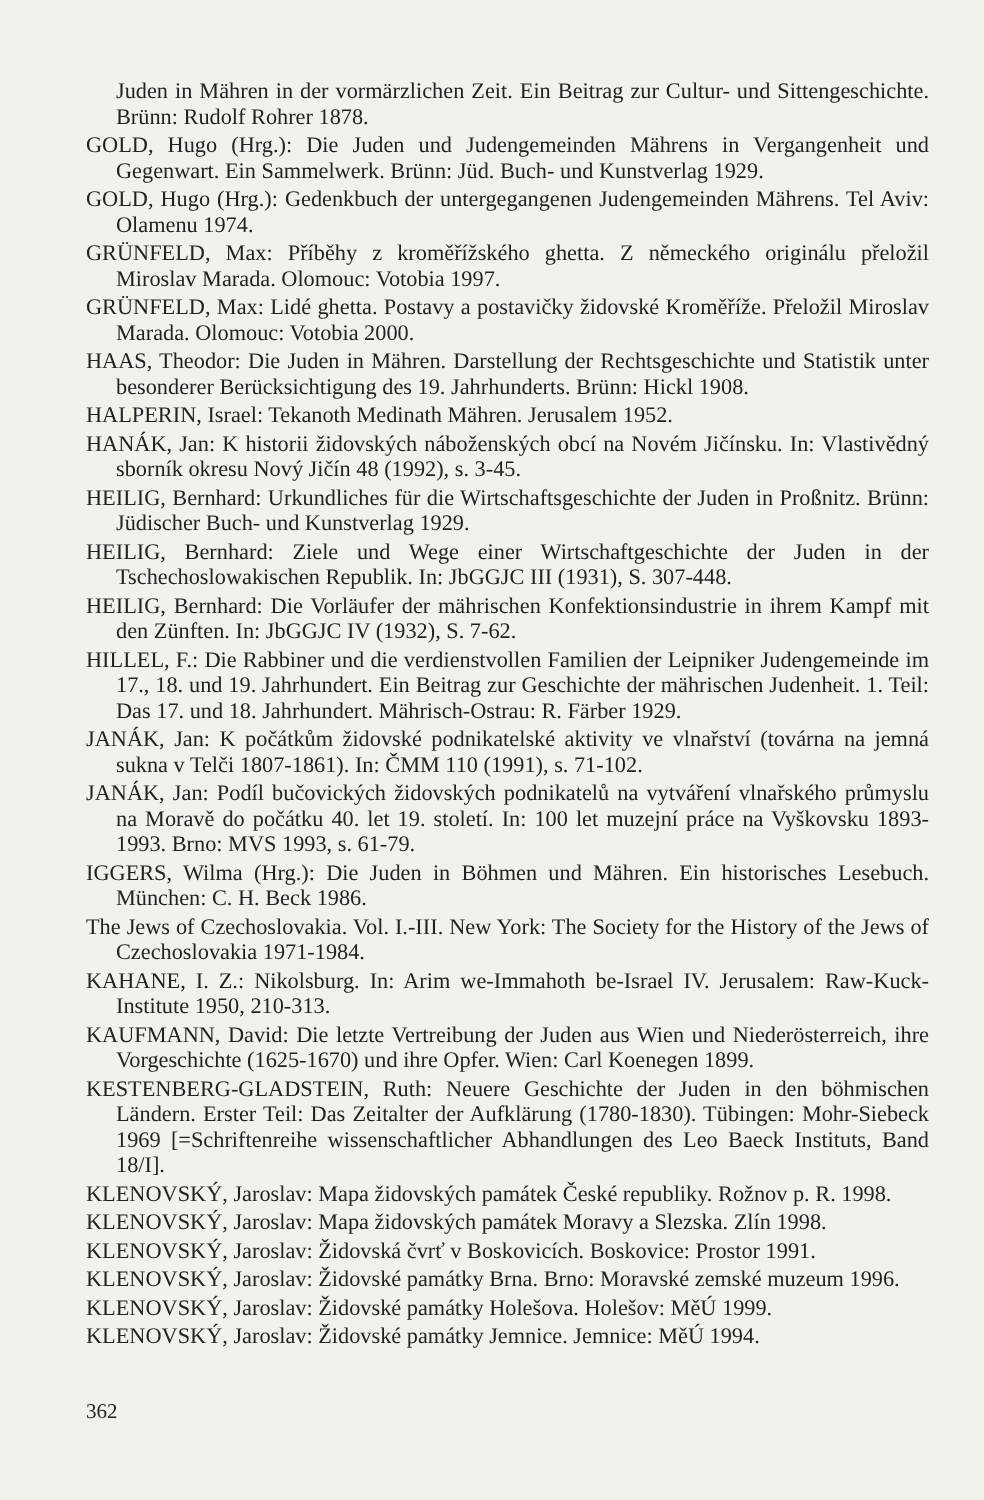Juden in Mähren in der vormärzlichen Zeit. Ein Beitrag zur Cultur- und Sittengeschichte. Brünn: Rudolf Rohrer 1878.
GOLD, Hugo (Hrg.): Die Juden und Judengemeinden Mährens in Vergangenheit und Gegenwart. Ein Sammelwerk. Brünn: Jüd. Buch- und Kunstverlag 1929.
GOLD, Hugo (Hrg.): Gedenkbuch der untergegangenen Judengemeinden Mährens. Tel Aviv: Olamenu 1974.
GRÜNFELD, Max: Příběhy z kroměřížského ghetta. Z německého originálu přeložil Miroslav Marada. Olomouc: Votobia 1997.
GRÜNFELD, Max: Lidé ghetta. Postavy a postavičky židovské Kroměříže. Přeložil Miroslav Marada. Olomouc: Votobia 2000.
HAAS, Theodor: Die Juden in Mähren. Darstellung der Rechtsgeschichte und Statistik unter besonderer Berücksichtigung des 19. Jahrhunderts. Brünn: Hickl 1908.
HALPERIN, Israel: Tekanoth Medinath Mähren. Jerusalem 1952.
HANÁK, Jan: K historii židovských náboženských obcí na Novém Jičínsku. In: Vlastivědný sborník okresu Nový Jičín 48 (1992), s. 3-45.
HEILIG, Bernhard: Urkundliches für die Wirtschaftsgeschichte der Juden in Proßnitz. Brünn: Jüdischer Buch- und Kunstverlag 1929.
HEILIG, Bernhard: Ziele und Wege einer Wirtschaftgeschichte der Juden in der Tschechoslowakischen Republik. In: JbGGJC III (1931), S. 307-448.
HEILIG, Bernhard: Die Vorläufer der mährischen Konfektionsindustrie in ihrem Kampf mit den Zünften. In: JbGGJC IV (1932), S. 7-62.
HILLEL, F.: Die Rabbiner und die verdienstvollen Familien der Leipniker Judengemeinde im 17., 18. und 19. Jahrhundert. Ein Beitrag zur Geschichte der mährischen Judenheit. 1. Teil: Das 17. und 18. Jahrhundert. Mährisch-Ostrau: R. Färber 1929.
JANÁK, Jan: K počátkům židovské podnikatelské aktivity ve vlnařství (továrna na jemná sukna v Telči 1807-1861). In: ČMM 110 (1991), s. 71-102.
JANÁK, Jan: Podíl bučovických židovských podnikatelů na vytváření vlnařského průmyslu na Moravě do počátku 40. let 19. století. In: 100 let muzejní práce na Vyškovsku 1893-1993. Brno: MVS 1993, s. 61-79.
IGGERS, Wilma (Hrg.): Die Juden in Böhmen und Mähren. Ein historisches Lesebuch. München: C. H. Beck 1986.
The Jews of Czechoslovakia. Vol. I.-III. New York: The Society for the History of the Jews of Czechoslovakia 1971-1984.
KAHANE, I. Z.: Nikolsburg. In: Arim we-Immahoth be-Israel IV. Jerusalem: Raw-Kuck-Institute 1950, 210-313.
KAUFMANN, David: Die letzte Vertreibung der Juden aus Wien und Niederösterreich, ihre Vorgeschichte (1625-1670) und ihre Opfer. Wien: Carl Koenegen 1899.
KESTENBERG-GLADSTEIN, Ruth: Neuere Geschichte der Juden in den böhmischen Ländern. Erster Teil: Das Zeitalter der Aufklärung (1780-1830). Tübingen: Mohr-Siebeck 1969 [=Schriftenreihe wissenschaftlicher Abhandlungen des Leo Baeck Instituts, Band 18/I].
KLENOVSKÝ, Jaroslav: Mapa židovských památek České republiky. Rožnov p. R. 1998.
KLENOVSKÝ, Jaroslav: Mapa židovských památek Moravy a Slezska. Zlín 1998.
KLENOVSKÝ, Jaroslav: Židovská čvrť v Boskovicích. Boskovice: Prostor 1991.
KLENOVSKÝ, Jaroslav: Židovské památky Brna. Brno: Moravské zemské muzeum 1996.
KLENOVSKÝ, Jaroslav: Židovské památky Holešova. Holešov: MěÚ 1999.
KLENOVSKÝ, Jaroslav: Židovské památky Jemnice. Jemnice: MěÚ 1994.
362